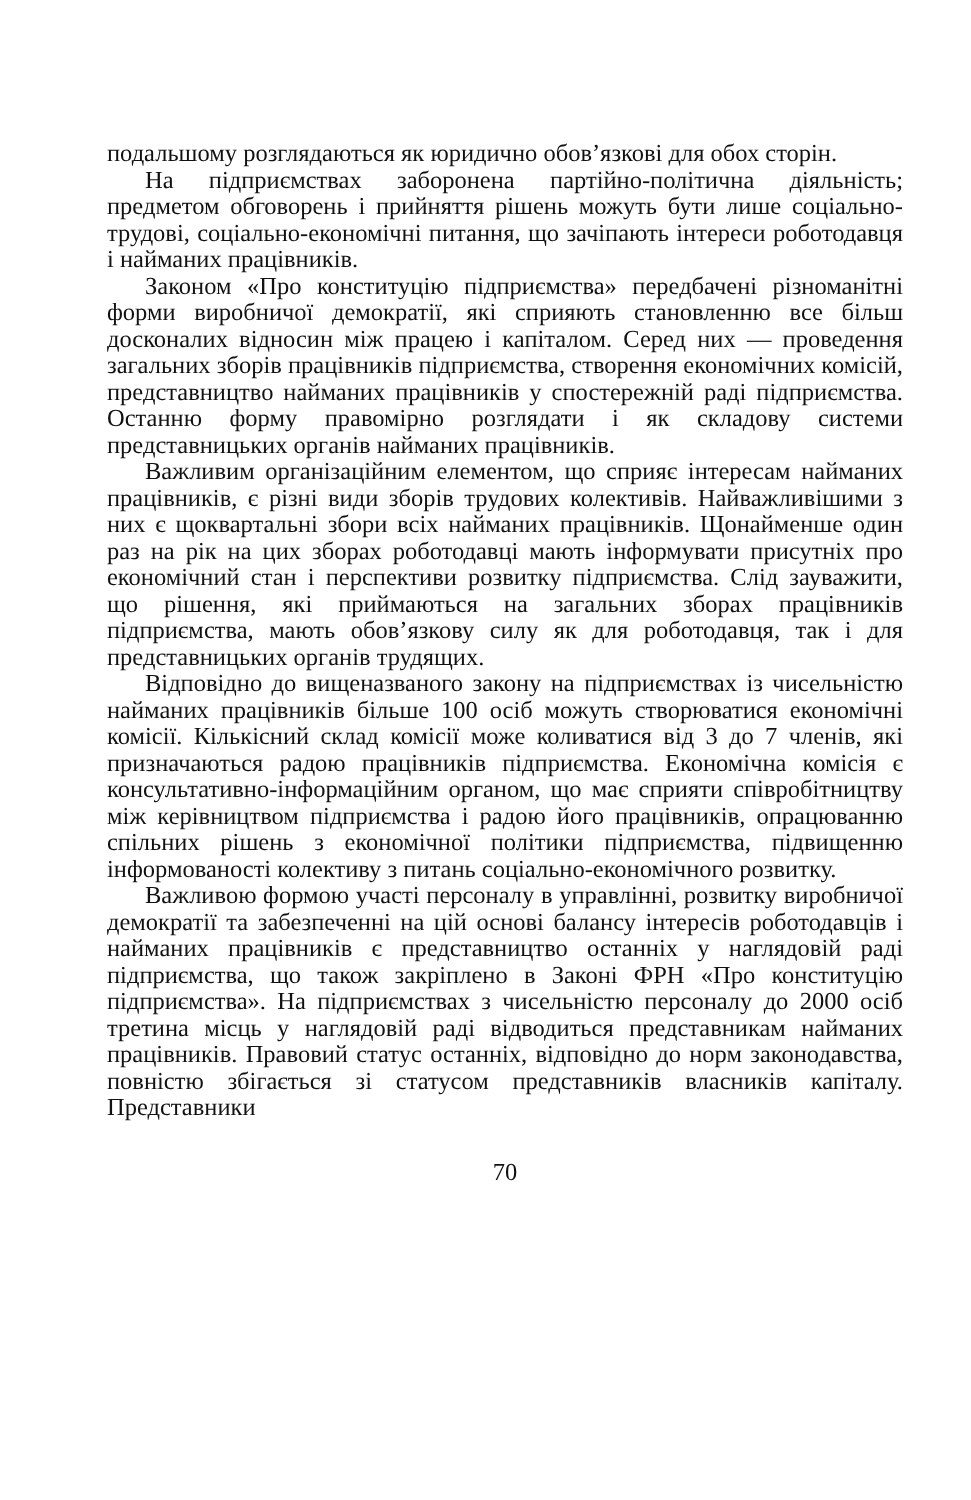подальшому розглядаються як юридично обов’язкові для обох сторін.
На підприємствах заборонена партійно-політична діяльність; предметом обговорень і прийняття рішень можуть бути лише соціально-трудові, соціально-економічні питання, що зачіпають інтереси роботодавця і найманих працівників.
Законом «Про конституцію підприємства» передбачені різноманітні форми виробничої демократії, які сприяють становленню все більш досконалих відносин між працею і капіталом. Серед них — проведення загальних зборів працівників підприємства, створення економічних комісій, представництво найманих працівників у спостережній раді підприємства. Останню форму правомірно розглядати і як складову системи представницьких органів найманих працівників.
Важливим організаційним елементом, що сприяє інтересам найманих працівників, є різні види зборів трудових колективів. Найважливішими з них є щоквартальні збори всіх найманих працівників. Щонайменше один раз на рік на цих зборах роботодавці мають інформувати присутніх про економічний стан і перспективи розвитку підприємства. Слід зауважити, що рішення, які приймаються на загальних зборах працівників підприємства, мають обов’язкову силу як для роботодавця, так і для представницьких органів трудящих.
Відповідно до вищеназваного закону на підприємствах із чисельністю найманих працівників більше 100 осіб можуть створюватися економічні комісії. Кількісний склад комісії може коливатися від 3 до 7 членів, які призначаються радою працівників підприємства. Економічна комісія є консультативно-інформаційним органом, що має сприяти співробітництву між керівництвом підприємства і радою його працівників, опрацюванню спільних рішень з економічної політики підприємства, підвищенню інформованості колективу з питань соціально-економічного розвитку.
Важливою формою участі персоналу в управлінні, розвитку виробничої демократії та забезпеченні на цій основі балансу інтересів роботодавців і найманих працівників є представництво останніх у наглядовій раді підприємства, що також закріплено в Законі ФРН «Про конституцію підприємства». На підприємствах з чисельністю персоналу до 2000 осіб третина місць у наглядовій раді відводиться представникам найманих працівників. Правовий статус останніх, відповідно до норм законодавства, повністю збігається зі статусом представників власників капіталу. Представники
70